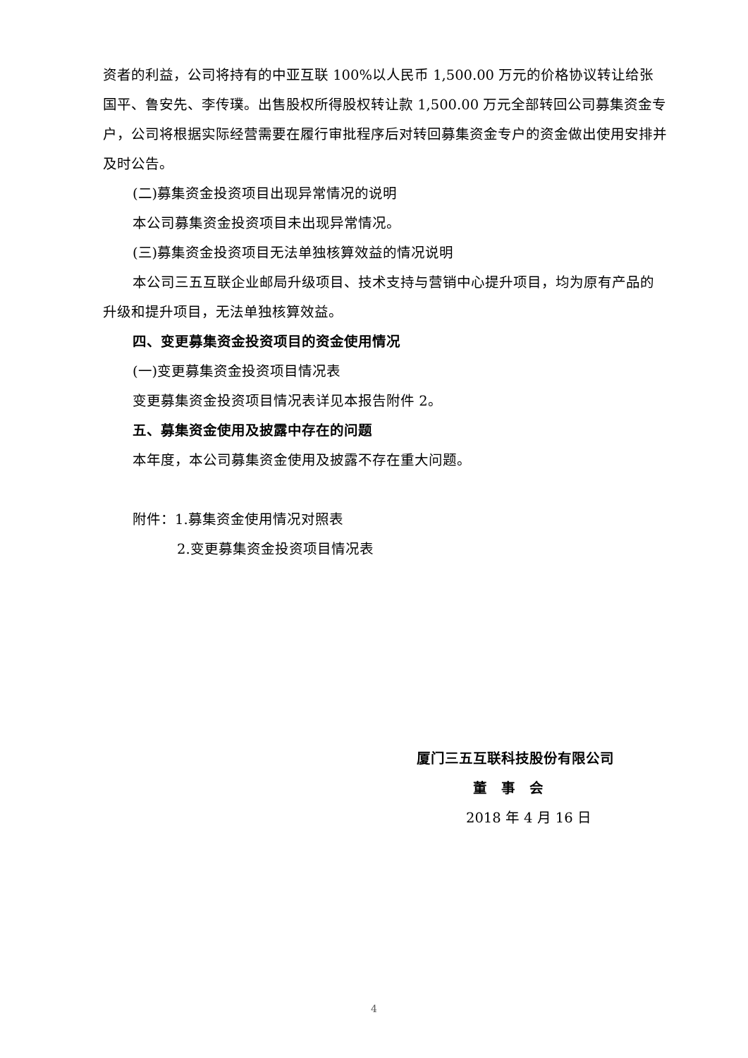资者的利益，公司将持有的中亚互联 100%以人民币 1,500.00 万元的价格协议转让给张国平、鲁安先、李传璞。出售股权所得股权转让款 1,500.00 万元全部转回公司募集资金专户，公司将根据实际经营需要在履行审批程序后对转回募集资金专户的资金做出使用安排并及时公告。
(二)募集资金投资项目出现异常情况的说明
本公司募集资金投资项目未出现异常情况。
(三)募集资金投资项目无法单独核算效益的情况说明
本公司三五互联企业邮局升级项目、技术支持与营销中心提升项目，均为原有产品的升级和提升项目，无法单独核算效益。
四、变更募集资金投资项目的资金使用情况
(一)变更募集资金投资项目情况表
变更募集资金投资项目情况表详见本报告附件 2。
五、募集资金使用及披露中存在的问题
本年度，本公司募集资金使用及披露不存在重大问题。
附件：1.募集资金使用情况对照表
2.变更募集资金投资项目情况表
厦门三五互联科技股份有限公司
董　事　会
2018 年 4 月 16 日
4